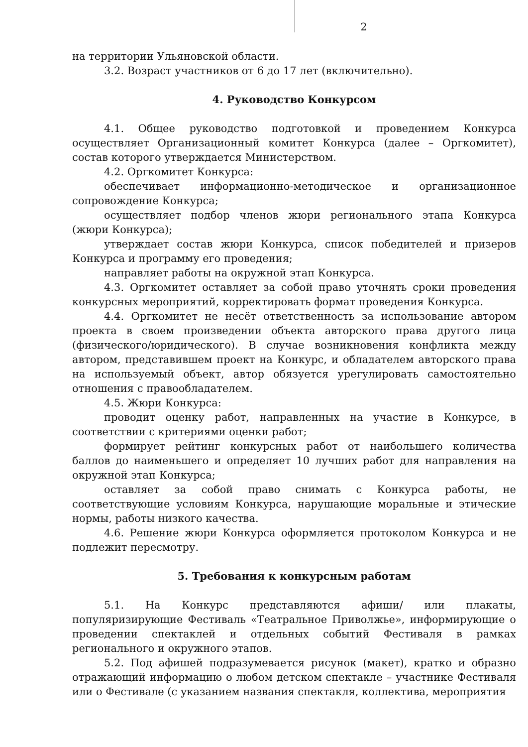2
на территории Ульяновской области.
3.2. Возраст участников от 6 до 17 лет (включительно).
4. Руководство Конкурсом
4.1. Общее руководство подготовкой и проведением Конкурса осуществляет Организационный комитет Конкурса (далее – Оргкомитет), состав которого утверждается Министерством.
4.2. Оргкомитет Конкурса:
обеспечивает информационно-методическое и организационное сопровождение Конкурса;
осуществляет подбор членов жюри регионального этапа Конкурса (жюри Конкурса);
утверждает состав жюри Конкурса, список победителей и призеров Конкурса и программу его проведения;
направляет работы на окружной этап Конкурса.
4.3. Оргкомитет оставляет за собой право уточнять сроки проведения конкурсных мероприятий, корректировать формат проведения Конкурса.
4.4. Оргкомитет не несёт ответственность за использование автором проекта в своем произведении объекта авторского права другого лица (физического/юридического). В случае возникновения конфликта между автором, представившем проект на Конкурс, и обладателем авторского права на используемый объект, автор обязуется урегулировать самостоятельно отношения с правообладателем.
4.5. Жюри Конкурса:
проводит оценку работ, направленных на участие в Конкурсе, в соответствии с критериями оценки работ;
формирует рейтинг конкурсных работ от наибольшего количества баллов до наименьшего и определяет 10 лучших работ для направления на окружной этап Конкурса;
оставляет за собой право снимать с Конкурса работы, не соответствующие условиям Конкурса, нарушающие моральные и этические нормы, работы низкого качества.
4.6. Решение жюри Конкурса оформляется протоколом Конкурса и не подлежит пересмотру.
5. Требования к конкурсным работам
5.1. На Конкурс представляются афиши/ или плакаты, популяризирующие Фестиваль «Театральное Приволжье», информирующие о проведении спектаклей и отдельных событий Фестиваля в рамках регионального и окружного этапов.
5.2. Под афишей подразумевается рисунок (макет), кратко и образно отражающий информацию о любом детском спектакле – участнике Фестиваля или о Фестивале (с указанием названия спектакля, коллектива, мероприятия